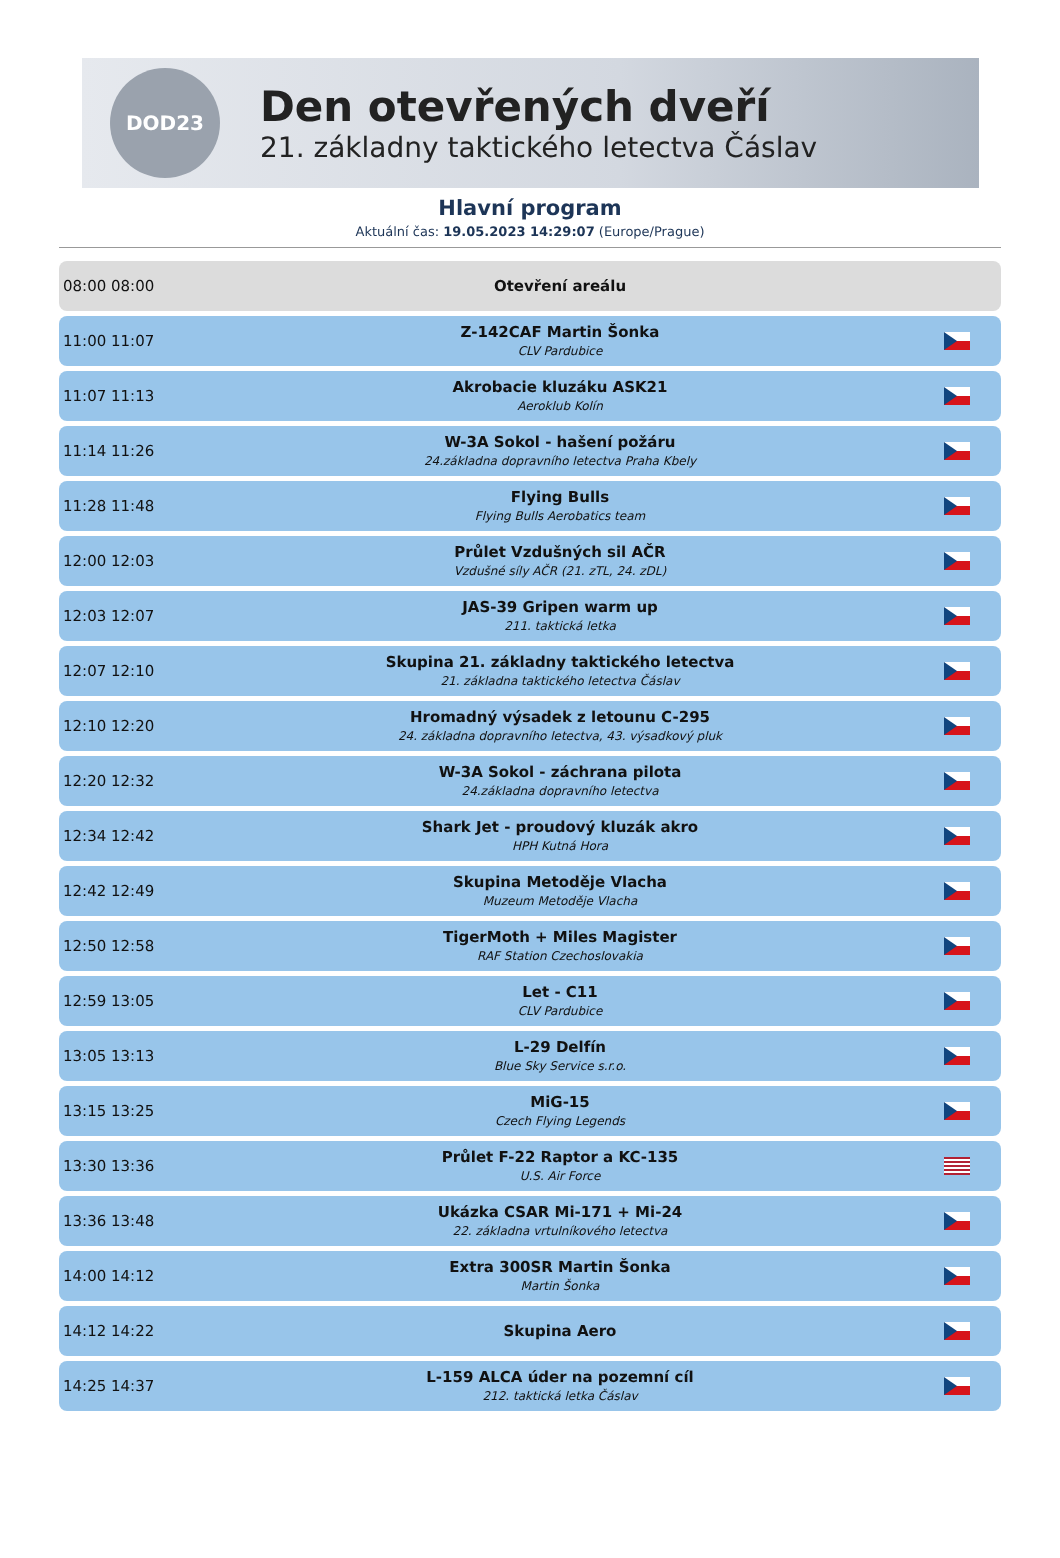DOD23
Den otevřených dveří
21. základny taktického letectva Čáslav
Hlavní program
Aktuální čas: 19.05.2023 14:29:07 (Europe/Prague)
| 08:00 08:00 | Otevření areálu | |
| 11:00 11:07 | Z-142CAF Martin Šonka CLV Pardubice | |
| 11:07 11:13 | Akrobacie kluzáku ASK21 Aeroklub Kolín | |
| 11:14 11:26 | W-3A Sokol - hašení požáru 24.základna dopravního letectva Praha Kbely | |
| 11:28 11:48 | Flying Bulls Flying Bulls Aerobatics team | |
| 12:00 12:03 | Průlet Vzdušných sil AČR Vzdušné síly AČR (21. zTL, 24. zDL) | |
| 12:03 12:07 | JAS-39 Gripen warm up 211. taktická letka | |
| 12:07 12:10 | Skupina 21. základny taktického letectva 21. základna taktického letectva Čáslav | |
| 12:10 12:20 | Hromadný výsadek z letounu C-295 24. základna dopravního letectva, 43. výsadkový pluk | |
| 12:20 12:32 | W-3A Sokol - záchrana pilota 24.základna dopravního letectva | |
| 12:34 12:42 | Shark Jet - proudový kluzák akro HPH Kutná Hora | |
| 12:42 12:49 | Skupina Metoděje Vlacha Muzeum Metoděje Vlacha | |
| 12:50 12:58 | TigerMoth + Miles Magister RAF Station Czechoslovakia | |
| 12:59 13:05 | Let - C11 CLV Pardubice | |
| 13:05 13:13 | L-29 Delfín Blue Sky Service s.r.o. | |
| 13:15 13:25 | MiG-15 Czech Flying Legends | |
| 13:30 13:36 | Průlet F-22 Raptor a KC-135 U.S. Air Force | |
| 13:36 13:48 | Ukázka CSAR Mi-171 + Mi-24 22. základna vrtulníkového letectva | |
| 14:00 14:12 | Extra 300SR Martin Šonka Martin Šonka | |
| 14:12 14:22 | Skupina Aero | |
| 14:25 14:37 | L-159 ALCA úder na pozemní cíl 212. taktická letka Čáslav | |